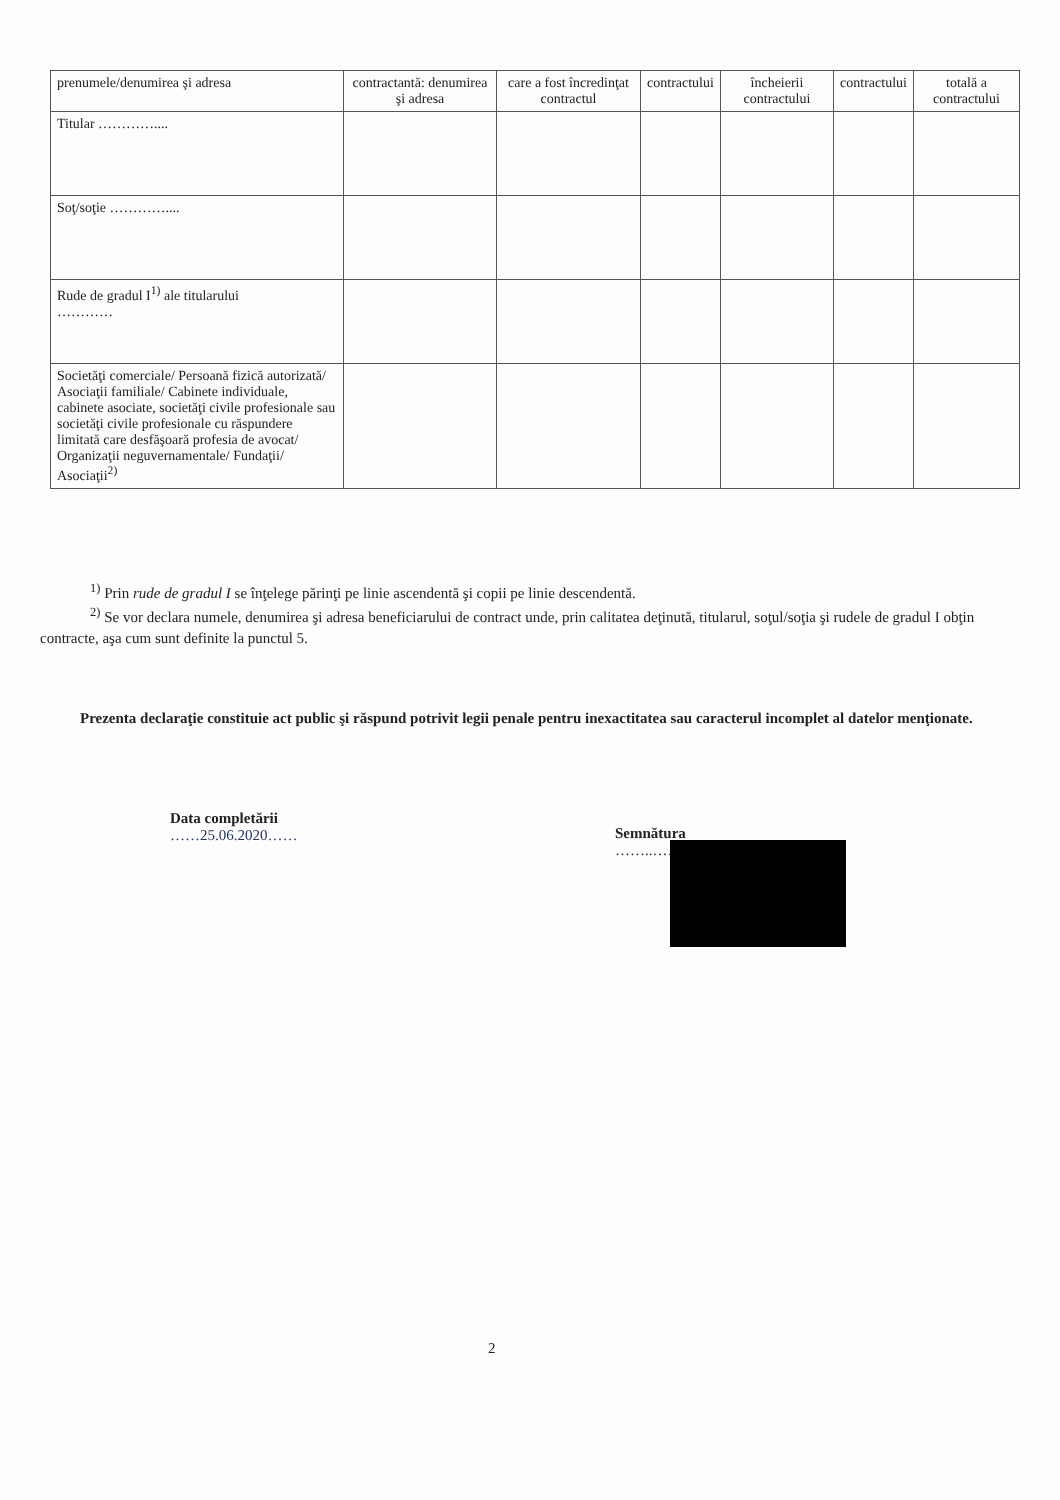| prenumele/denumirea şi adresa | contractantă: denumirea şi adresa | care a fost încredinţat contractul | contractului | încheierii contractului | contractului | totală a contractului |
| --- | --- | --- | --- | --- | --- | --- |
| Titular ………….... | | | | | | |
| Soţ/soţie ………….... | | | | | | |
| Rude de gradul I<sup>1)</sup> ale titularului ………… | | | | | | |
| Societăţi comerciale/ Persoană fizică autorizată/ Asociaţii familiale/ Cabinete individuale, cabinete asociate, societăţi civile profesionale sau societăţi civile profesionale cu răspundere limitată care desfăşoară profesia de avocat/ Organizaţii neguvernamentale/ Fundaţii/ Asociaţii<sup>2)</sup> | | | | | | |
<sup>1)</sup> Prin rude de gradul I se înţelege părinţi pe linie ascendentă şi copii pe linie descendentă.
<sup>2)</sup> Se vor declara numele, denumirea şi adresa beneficiarului de contract unde, prin calitatea deţinută, titularul, soţul/soţia şi rudele de gradul I obţin contracte, aşa cum sunt definite la punctul 5.
Prezenta declaraţie constituie act public şi răspund potrivit legii penale pentru inexactitatea sau caracterul incomplet al datelor menţionate.
Data completării
……25.06.2020……
Semnătura
……..…………………………….…
2